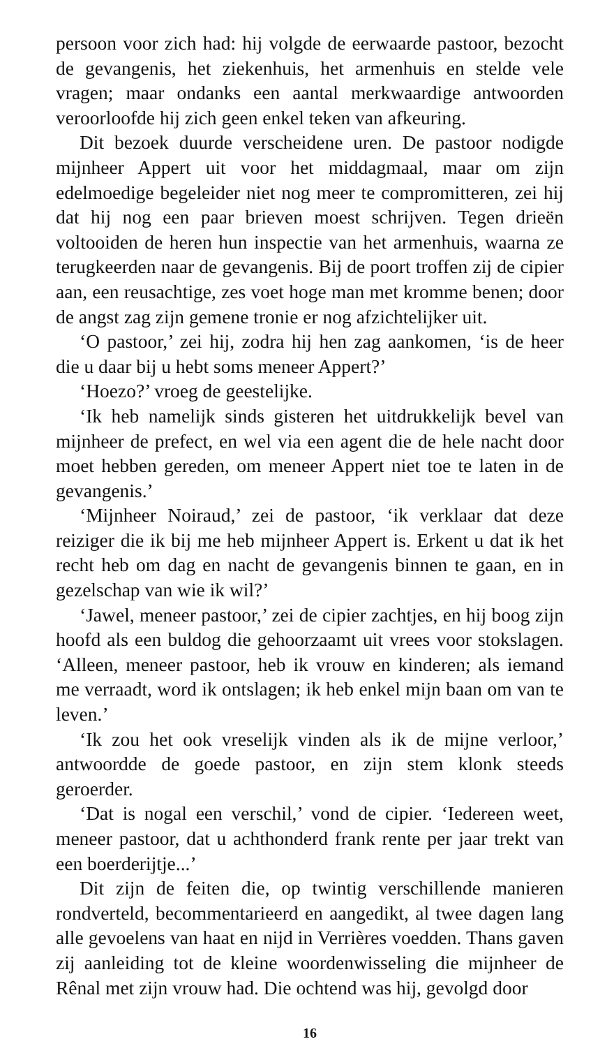persoon voor zich had: hij volgde de eerwaarde pastoor, bezocht de gevangenis, het ziekenhuis, het armenhuis en stelde vele vragen; maar ondanks een aantal merkwaardige antwoorden veroorloofde hij zich geen enkel teken van afkeuring.
Dit bezoek duurde verscheidene uren. De pastoor nodigde mijnheer Appert uit voor het middagmaal, maar om zijn edelmoedige begeleider niet nog meer te compromitteren, zei hij dat hij nog een paar brieven moest schrijven. Tegen drieën voltooiden de heren hun inspectie van het armenhuis, waarna ze terugkeerden naar de gevangenis. Bij de poort troffen zij de cipier aan, een reusachtige, zes voet hoge man met kromme benen; door de angst zag zijn gemene tronie er nog afzichtelijker uit.
‘O pastoor,’ zei hij, zodra hij hen zag aankomen, ‘is de heer die u daar bij u hebt soms meneer Appert?’
‘Hoezo?’ vroeg de geestelijke.
‘Ik heb namelijk sinds gisteren het uitdrukkelijk bevel van mijnheer de prefect, en wel via een agent die de hele nacht door moet hebben gereden, om meneer Appert niet toe te laten in de gevangenis.’
‘Mijnheer Noiraud,’ zei de pastoor, ‘ik verklaar dat deze reiziger die ik bij me heb mijnheer Appert is. Erkent u dat ik het recht heb om dag en nacht de gevangenis binnen te gaan, en in gezelschap van wie ik wil?’
‘Jawel, meneer pastoor,’ zei de cipier zachtjes, en hij boog zijn hoofd als een buldog die gehoorzaamt uit vrees voor stokslagen. ‘Alleen, meneer pastoor, heb ik vrouw en kinderen; als iemand me verraadt, word ik ontslagen; ik heb enkel mijn baan om van te leven.’
‘Ik zou het ook vreselijk vinden als ik de mijne verloor,’ antwoordde de goede pastoor, en zijn stem klonk steeds geroerder.
‘Dat is nogal een verschil,’ vond de cipier. ‘Iedereen weet, meneer pastoor, dat u achthonderd frank rente per jaar trekt van een boerderijtje...’
Dit zijn de feiten die, op twintig verschillende manieren rondverteld, becommentarieerd en aangedikt, al twee dagen lang alle gevoelens van haat en nijd in Verrières voedden. Thans gaven zij aanleiding tot de kleine woordenwisseling die mijnheer de Rênal met zijn vrouw had. Die ochtend was hij, gevolgd door
16